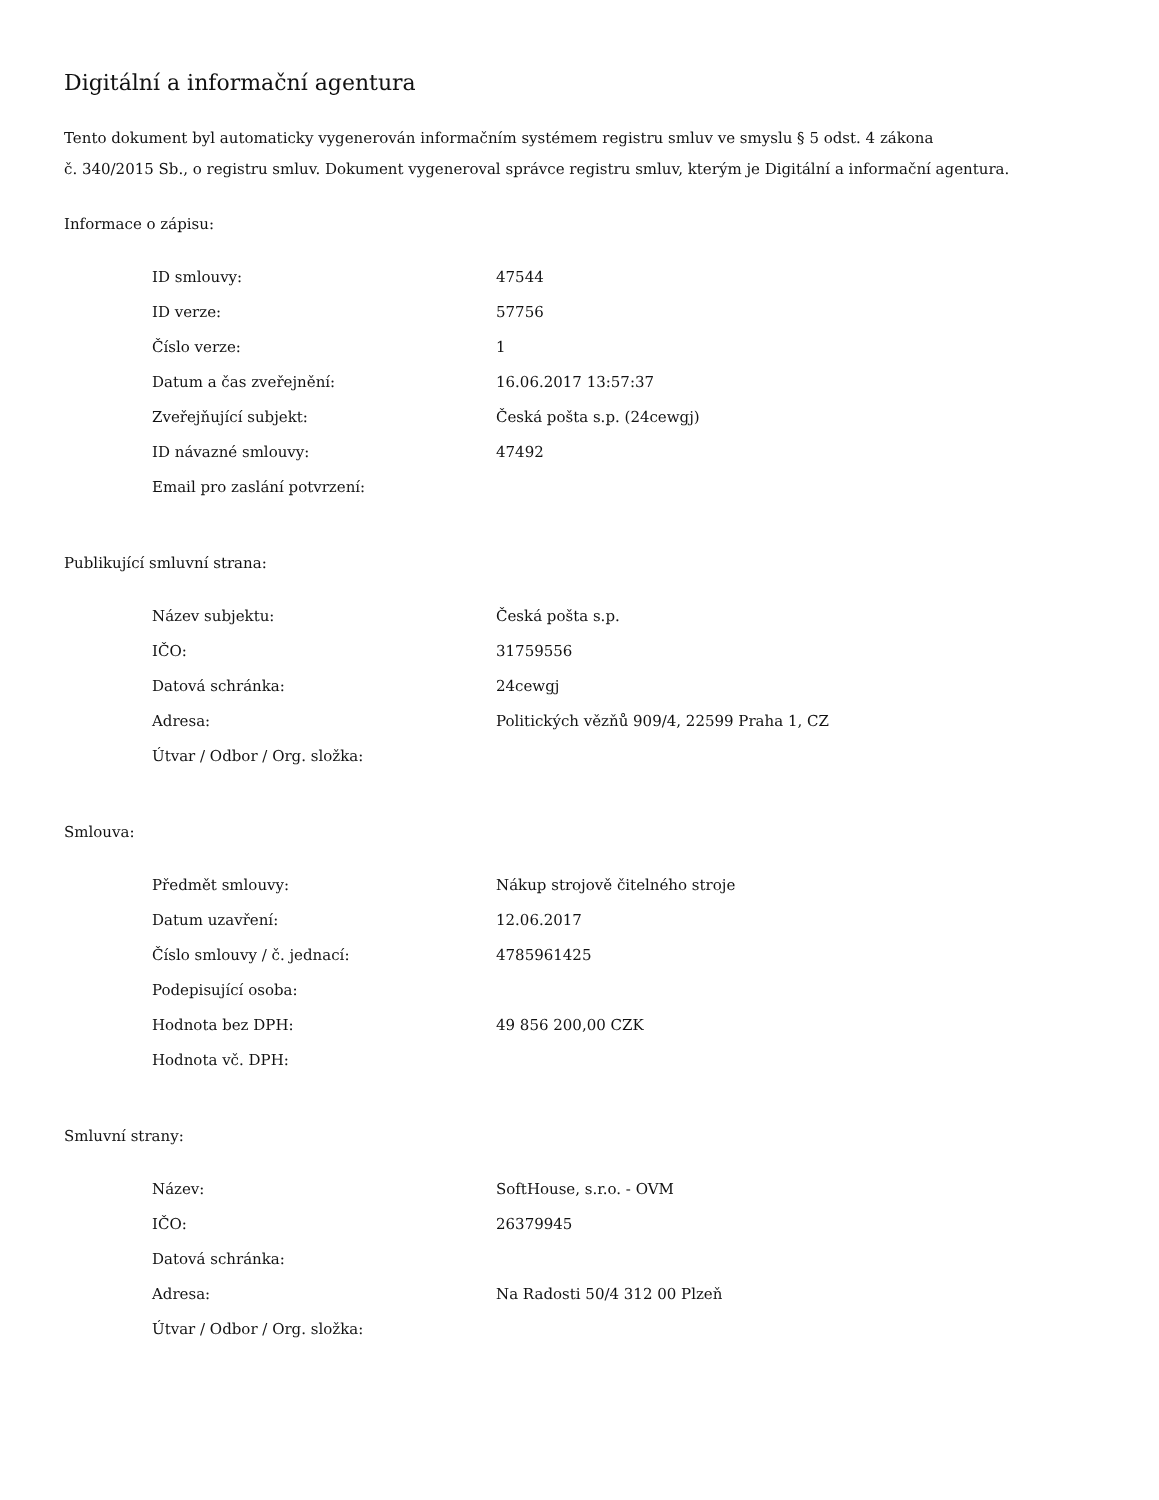Digitální a informační agentura
Tento dokument byl automaticky vygenerován informačním systémem registru smluv ve smyslu § 5 odst. 4 zákona
č. 340/2015 Sb., o registru smluv. Dokument vygeneroval správce registru smluv, kterým je Digitální a informační agentura.
Informace o zápisu:
| ID smlouvy: | 47544 |
| ID verze: | 57756 |
| Číslo verze: | 1 |
| Datum a čas zveřejnění: | 16.06.2017 13:57:37 |
| Zveřejňující subjekt: | Česká pošta s.p. (24cewgj) |
| ID návazné smlouvy: | 47492 |
| Email pro zaslání potvrzení: | |
Publikující smluvní strana:
| Název subjektu: | Česká pošta s.p. |
| IČO: | 31759556 |
| Datová schránka: | 24cewgj |
| Adresa: | Politických vězňů 909/4, 22599 Praha 1, CZ |
| Útvar / Odbor / Org. složka: | |
Smlouva:
| Předmět smlouvy: | Nákup strojově čitelného stroje |
| Datum uzavření: | 12.06.2017 |
| Číslo smlouvy / č. jednací: | 4785961425 |
| Podepisující osoba: | |
| Hodnota bez DPH: | 49 856 200,00 CZK |
| Hodnota vč. DPH: | |
Smluvní strany:
| Název: | SoftHouse, s.r.o. - OVM |
| IČO: | 26379945 |
| Datová schránka: | |
| Adresa: | Na Radosti 50/4 312 00 Plzeň |
| Útvar / Odbor / Org. složka: | |